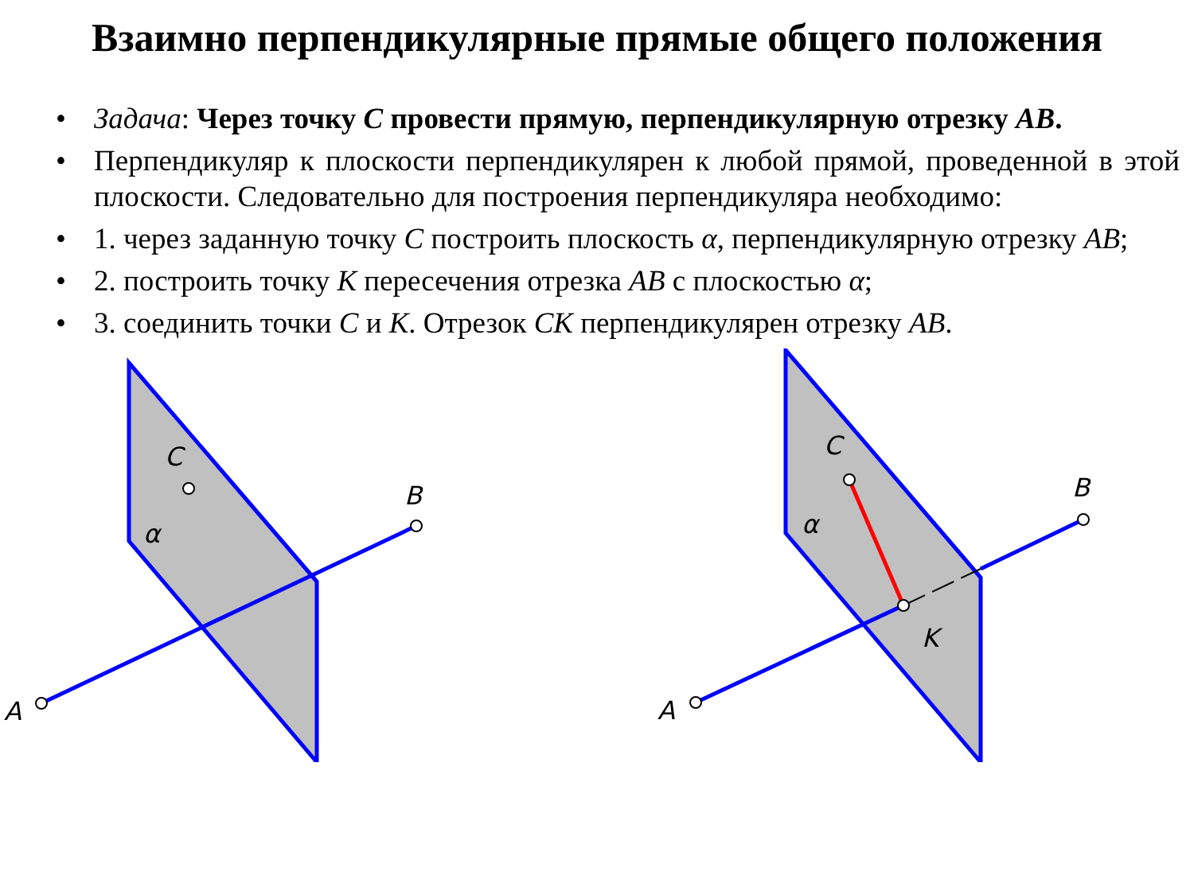Взаимно перпендикулярные прямые общего положения
• Задача: Через точку С провести прямую, перпендикулярную отрезку АВ.
• Перпендикуляр к плоскости перпендикулярен к любой прямой, проведенной в этой плоскости. Следовательно для построения перпендикуляра необходимо:
• 1. через заданную точку С построить плоскость α, перпендикулярную отрезку АВ;
• 2. построить точку К пересечения отрезка АВ с плоскостью α;
• 3. соединить точки С и К. Отрезок СК перпендикулярен отрезку АВ.
A
B
C
α
A
B
C
α
K